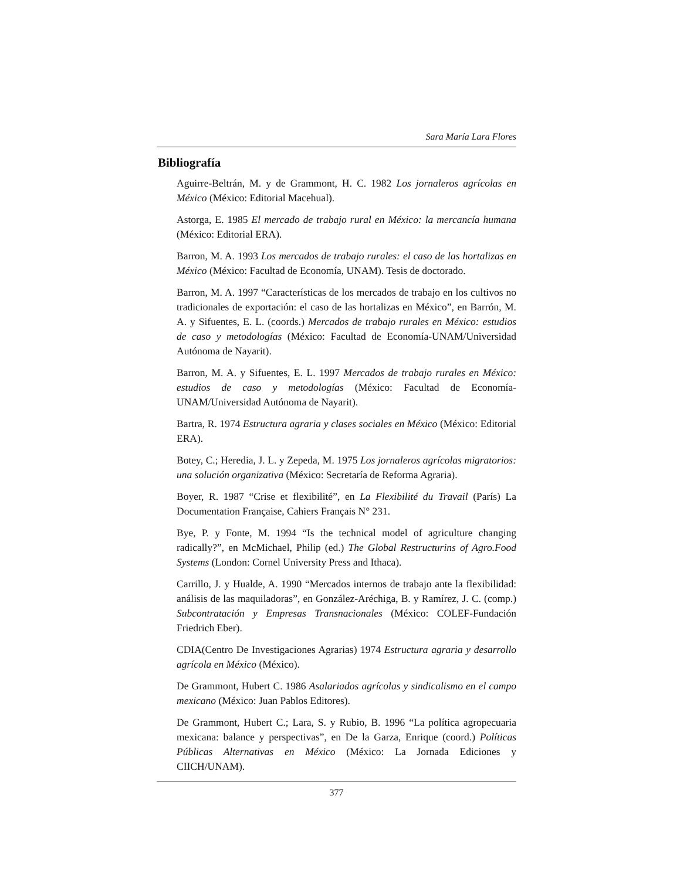Sara María Lara Flores
Bibliografía
Aguirre-Beltrán, M. y de Grammont, H. C. 1982 Los jornaleros agrícolas en México (México: Editorial Macehual).
Astorga, E. 1985 El mercado de trabajo rural en México: la mercancía humana (México: Editorial ERA).
Barron, M. A. 1993 Los mercados de trabajo rurales: el caso de las hortalizas en México (México: Facultad de Economía, UNAM). Tesis de doctorado.
Barron, M. A. 1997 “Características de los mercados de trabajo en los cultivos no tradicionales de exportación: el caso de las hortalizas en México”, en Barrón, M. A. y Sifuentes, E. L. (coords.) Mercados de trabajo rurales en México: estudios de caso y metodologías (México: Facultad de Economía-UNAM/Universidad Autónoma de Nayarit).
Barron, M. A. y Sifuentes, E. L. 1997 Mercados de trabajo rurales en México: estudios de caso y metodologías (México: Facultad de Economía-UNAM/Universidad Autónoma de Nayarit).
Bartra, R. 1974 Estructura agraria y clases sociales en México (México: Editorial ERA).
Botey, C.; Heredia, J. L. y Zepeda, M. 1975 Los jornaleros agrícolas migratorios: una solución organizativa (México: Secretaría de Reforma Agraria).
Boyer, R. 1987 “Crise et flexibilité”, en La Flexibilité du Travail (París) La Documentation Française, Cahiers Français N° 231.
Bye, P. y Fonte, M. 1994 “Is the technical model of agriculture changing radically?”, en McMichael, Philip (ed.) The Global Restructurins of Agro.Food Systems (London: Cornel University Press and Ithaca).
Carrillo, J. y Hualde, A. 1990 “Mercados internos de trabajo ante la flexibilidad: análisis de las maquiladoras”, en González-Aréchiga, B. y Ramírez, J. C. (comp.) Subcontratación y Empresas Transnacionales (México: COLEF-Fundación Friedrich Eber).
CDIA(Centro De Investigaciones Agrarias) 1974 Estructura agraria y desarrollo agrícola en México (México).
De Grammont, Hubert C. 1986 Asalariados agrícolas y sindicalismo en el campo mexicano (México: Juan Pablos Editores).
De Grammont, Hubert C.; Lara, S. y Rubio, B. 1996 “La política agropecuaria mexicana: balance y perspectivas”, en De la Garza, Enrique (coord.) Políticas Públicas Alternativas en México (México: La Jornada Ediciones y CIICH/UNAM).
377